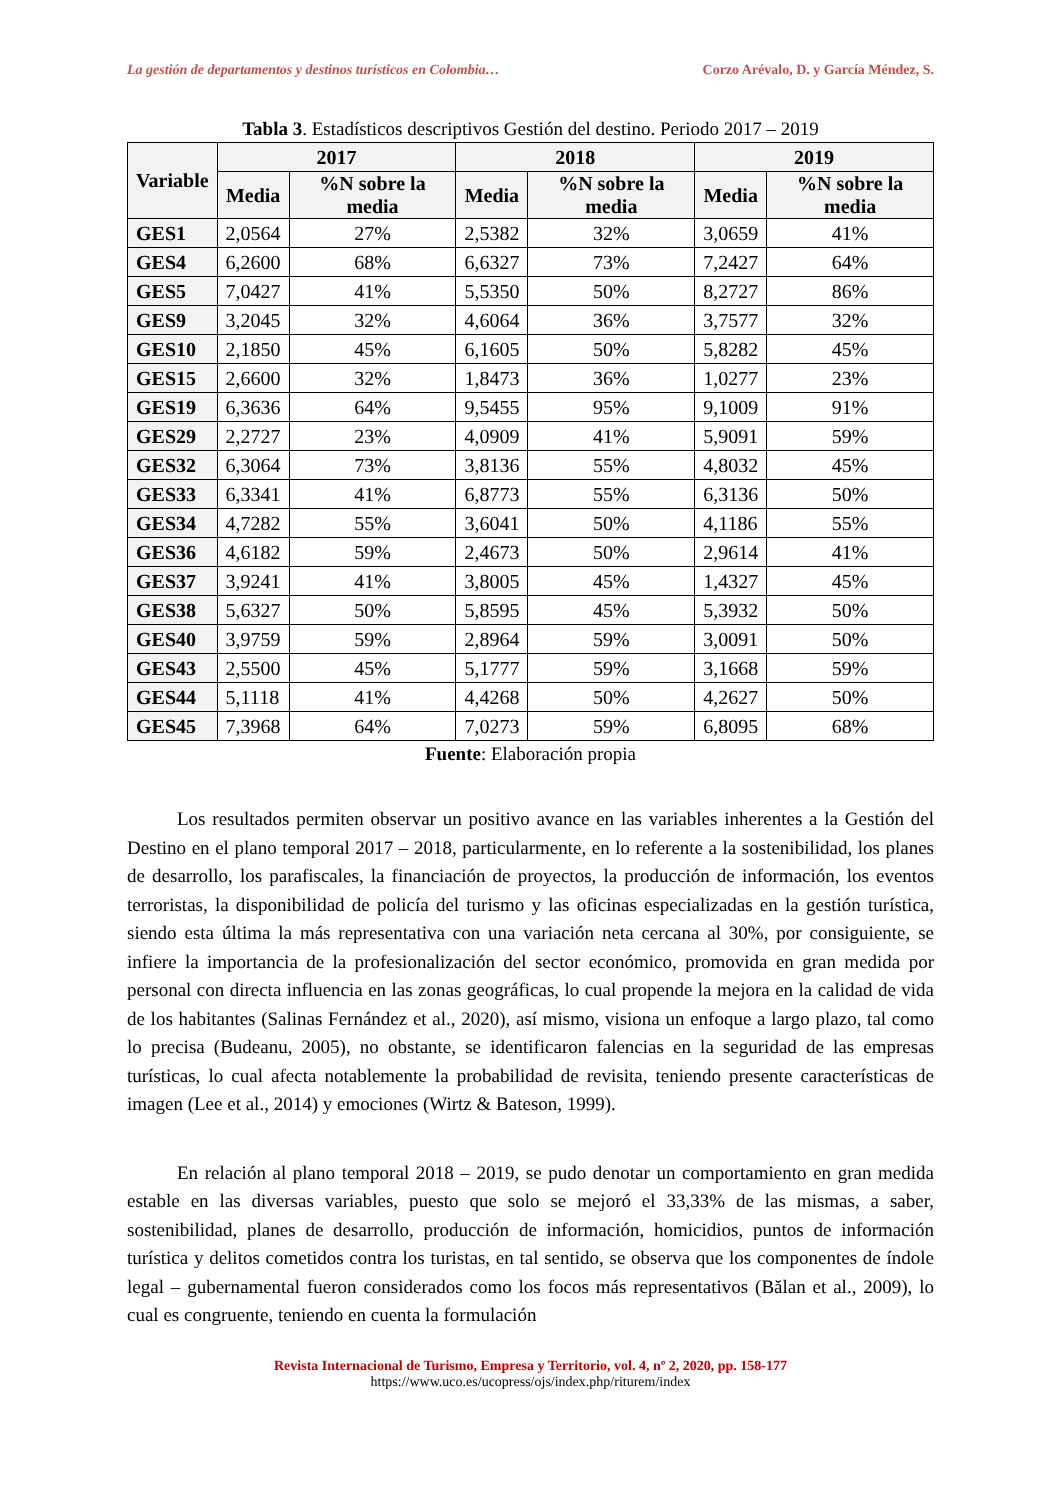La gestión de departamentos y destinos turísticos en Colombia… Corzo Arévalo, D. y García Méndez, S.
Tabla 3. Estadísticos descriptivos Gestión del destino. Periodo 2017 – 2019
| Variable | 2017 | | 2018 | | 2019 | |
| --- | --- | --- | --- | --- | --- | --- |
| | Media | %N sobre la media | Media | %N sobre la media | Media | %N sobre la media |
| GES1 | 2,0564 | 27% | 2,5382 | 32% | 3,0659 | 41% |
| GES4 | 6,2600 | 68% | 6,6327 | 73% | 7,2427 | 64% |
| GES5 | 7,0427 | 41% | 5,5350 | 50% | 8,2727 | 86% |
| GES9 | 3,2045 | 32% | 4,6064 | 36% | 3,7577 | 32% |
| GES10 | 2,1850 | 45% | 6,1605 | 50% | 5,8282 | 45% |
| GES15 | 2,6600 | 32% | 1,8473 | 36% | 1,0277 | 23% |
| GES19 | 6,3636 | 64% | 9,5455 | 95% | 9,1009 | 91% |
| GES29 | 2,2727 | 23% | 4,0909 | 41% | 5,9091 | 59% |
| GES32 | 6,3064 | 73% | 3,8136 | 55% | 4,8032 | 45% |
| GES33 | 6,3341 | 41% | 6,8773 | 55% | 6,3136 | 50% |
| GES34 | 4,7282 | 55% | 3,6041 | 50% | 4,1186 | 55% |
| GES36 | 4,6182 | 59% | 2,4673 | 50% | 2,9614 | 41% |
| GES37 | 3,9241 | 41% | 3,8005 | 45% | 1,4327 | 45% |
| GES38 | 5,6327 | 50% | 5,8595 | 45% | 5,3932 | 50% |
| GES40 | 3,9759 | 59% | 2,8964 | 59% | 3,0091 | 50% |
| GES43 | 2,5500 | 45% | 5,1777 | 59% | 3,1668 | 59% |
| GES44 | 5,1118 | 41% | 4,4268 | 50% | 4,2627 | 50% |
| GES45 | 7,3968 | 64% | 7,0273 | 59% | 6,8095 | 68% |
Fuente: Elaboración propia
Los resultados permiten observar un positivo avance en las variables inherentes a la Gestión del Destino en el plano temporal 2017 – 2018, particularmente, en lo referente a la sostenibilidad, los planes de desarrollo, los parafiscales, la financiación de proyectos, la producción de información, los eventos terroristas, la disponibilidad de policía del turismo y las oficinas especializadas en la gestión turística, siendo esta última la más representativa con una variación neta cercana al 30%, por consiguiente, se infiere la importancia de la profesionalización del sector económico, promovida en gran medida por personal con directa influencia en las zonas geográficas, lo cual propende la mejora en la calidad de vida de los habitantes (Salinas Fernández et al., 2020), así mismo, visiona un enfoque a largo plazo, tal como lo precisa (Budeanu, 2005), no obstante, se identificaron falencias en la seguridad de las empresas turísticas, lo cual afecta notablemente la probabilidad de revisita, teniendo presente características de imagen (Lee et al., 2014) y emociones (Wirtz & Bateson, 1999).
En relación al plano temporal 2018 – 2019, se pudo denotar un comportamiento en gran medida estable en las diversas variables, puesto que solo se mejoró el 33,33% de las mismas, a saber, sostenibilidad, planes de desarrollo, producción de información, homicidios, puntos de información turística y delitos cometidos contra los turistas, en tal sentido, se observa que los componentes de índole legal – gubernamental fueron considerados como los focos más representativos (Bălan et al., 2009), lo cual es congruente, teniendo en cuenta la formulación
Revista Internacional de Turismo, Empresa y Territorio, vol. 4, nº 2, 2020, pp. 158-177
https://www.uco.es/ucopress/ojs/index.php/riturem/index